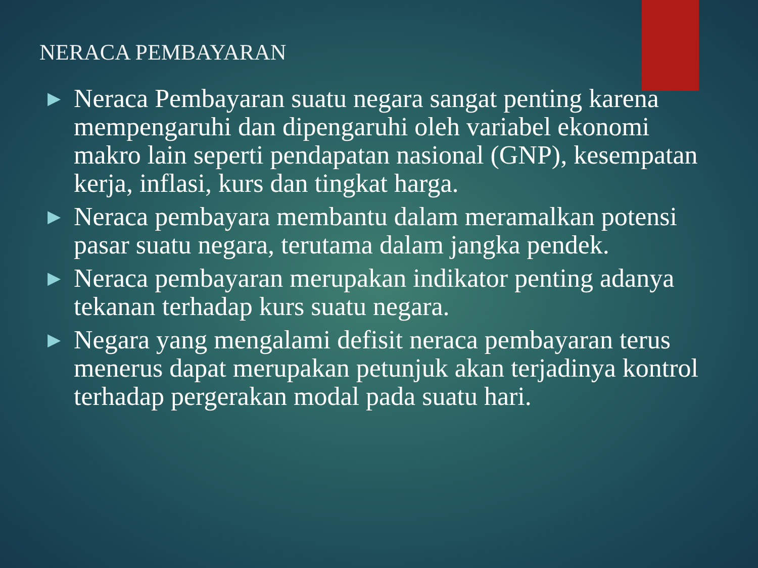NERACA PEMBAYARAN
▶ Neraca Pembayaran suatu negara sangat penting karena mempengaruhi dan dipengaruhi oleh variabel ekonomi makro lain seperti pendapatan nasional (GNP), kesempatan kerja, inflasi, kurs dan tingkat harga.
▶ Neraca pembayara membantu dalam meramalkan potensi pasar suatu negara, terutama dalam jangka pendek.
▶ Neraca pembayaran merupakan indikator penting adanya tekanan terhadap kurs suatu negara.
▶ Negara yang mengalami defisit neraca pembayaran terus menerus dapat merupakan petunjuk akan terjadinya kontrol terhadap pergerakan modal pada suatu hari.